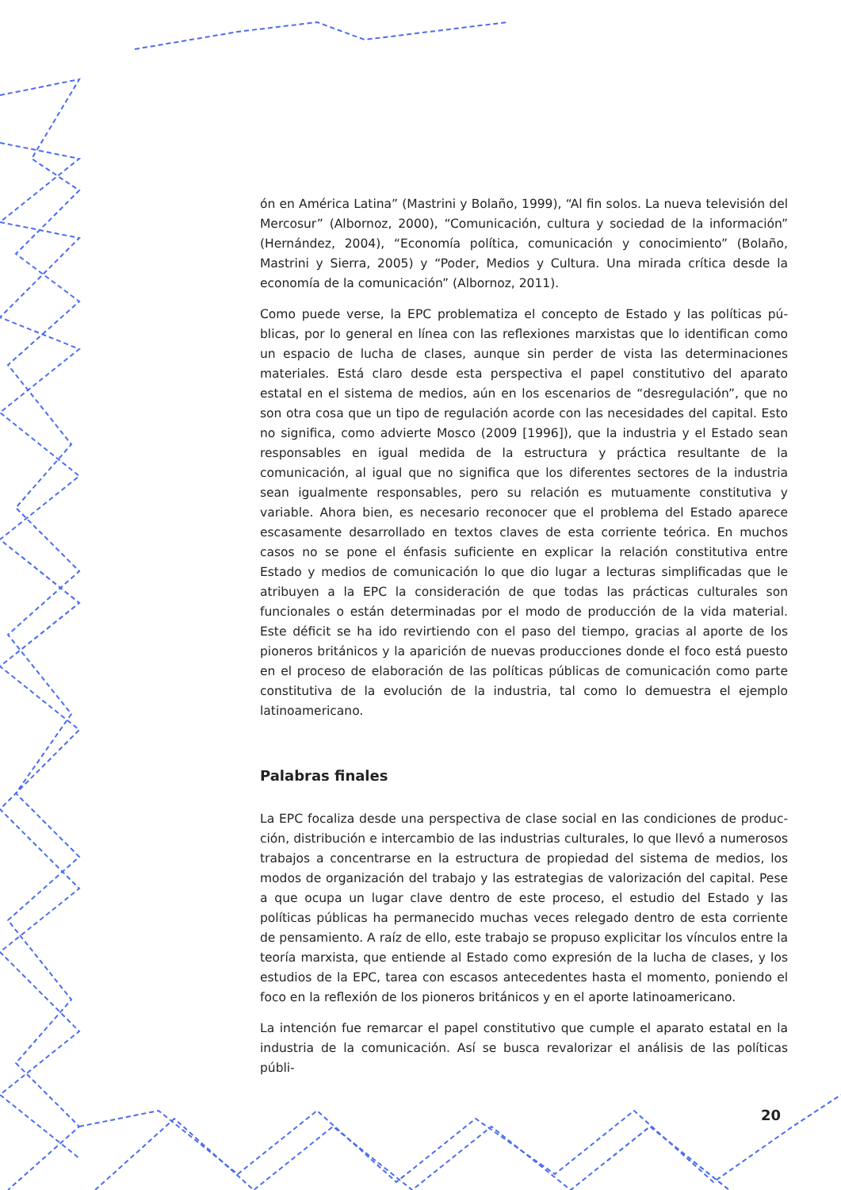ón en América Latina” (Mastrini y Bolaño, 1999), “Al fin solos. La nueva televisión del Mercosur” (Albornoz, 2000), “Comunicación, cultura y sociedad de la infor­mación” (Hernández, 2004), “Economía política, comunicación y conocimiento” (Bolaño, Mastrini y Sierra, 2005) y “Poder, Medios y Cultura. Una mirada crítica desde la economía de la comunicación” (Albornoz, 2011).
Como puede verse, la EPC problematiza el concepto de Estado y las políticas pú­blicas, por lo general en línea con las reflexiones marxistas que lo identifican como un espacio de lucha de clases, aunque sin perder de vista las determinacio­nes materiales. Está claro desde esta perspectiva el papel constitutivo del aparato estatal en el sistema de medios, aún en los escenarios de “desregulación”, que no son otra cosa que un tipo de regulación acorde con las necesidades del capital. Esto no significa, como advierte Mosco (2009 [1996]), que la industria y el Estado sean responsables en igual medida de la estructura y práctica resultante de la comunicación, al igual que no significa que los diferentes sectores de la industria sean igualmente responsables, pero su relación es mutuamente constitutiva y variable. Ahora bien, es necesario reconocer que el problema del Estado aparece escasamente desarrollado en textos claves de esta corriente teórica. En muchos casos no se pone el énfasis suficiente en explicar la relación constitutiva entre Estado y medios de comunicación lo que dio lugar a lecturas simplificadas que le atribuyen a la EPC la consideración de que todas las prácticas culturales son funcionales o están determinadas por el modo de producción de la vida material. Este déficit se ha ido revirtiendo con el paso del tiempo, gracias al aporte de los pioneros británicos y la aparición de nuevas producciones donde el foco está puesto en el proceso de elaboración de las políticas públicas de comunicación como parte constitutiva de la evolución de la industria, tal como lo demuestra el ejemplo latinoamericano.
Palabras finales
La EPC focaliza desde una perspectiva de clase social en las condiciones de produc­ción, distribución e intercambio de las industrias culturales, lo que llevó a numero­sos trabajos a concentrarse en la estructura de propiedad del sistema de medios, los modos de organización del trabajo y las estrategias de valorización del capital. Pese a que ocupa un lugar clave dentro de este proceso, el estudio del Estado y las políticas públicas ha permanecido muchas veces relegado dentro de esta corriente de pensamiento. A raíz de ello, este trabajo se propuso explicitar los vínculos entre la teoría marxista, que entiende al Estado como expresión de la lucha de clases, y los estudios de la EPC, tarea con escasos antecedentes hasta el momento, poniendo el foco en la reflexión de los pioneros británicos y en el aporte latinoamericano.
La intención fue remarcar el papel constitutivo que cumple el aparato estatal en la industria de la comunicación. Así se busca revalorizar el análisis de las políticas públi-
20